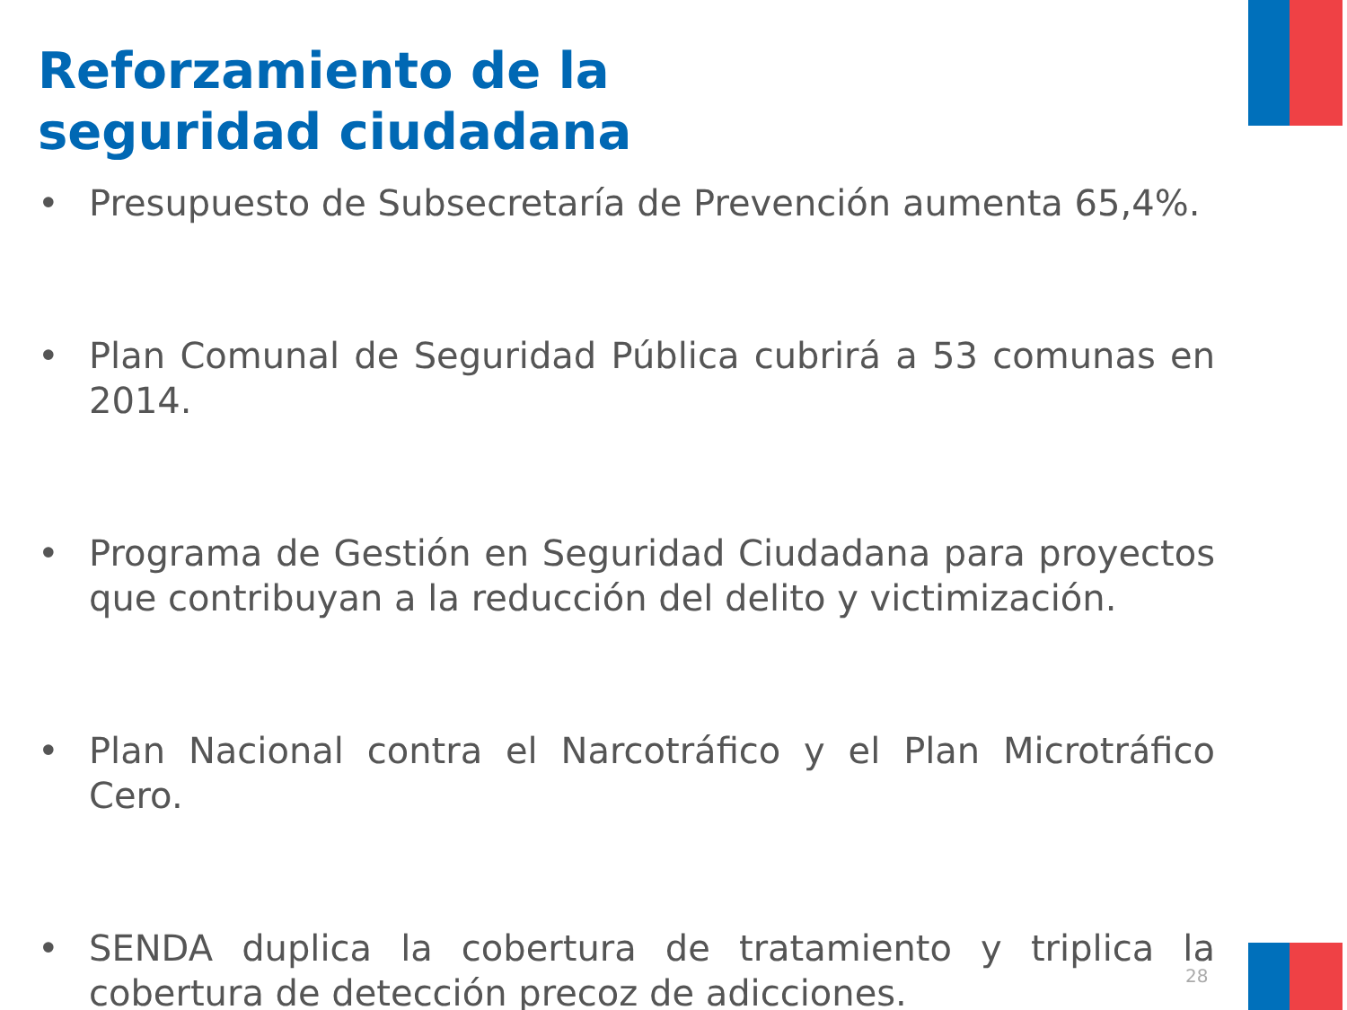Reforzamiento de la
seguridad ciudadana
• Presupuesto de Subsecretaría de Prevención aumenta 65,4%.
• Plan Comunal de Seguridad Pública cubrirá a 53 comunas en 2014.
• Programa de Gestión en Seguridad Ciudadana para proyectos que contribuyan a la reducción del delito y victimización.
• Plan Nacional contra el Narcotráfico y el Plan Microtráfico Cero.
• SENDA duplica la cobertura de tratamiento y triplica la cobertura de detección precoz de adicciones.
28